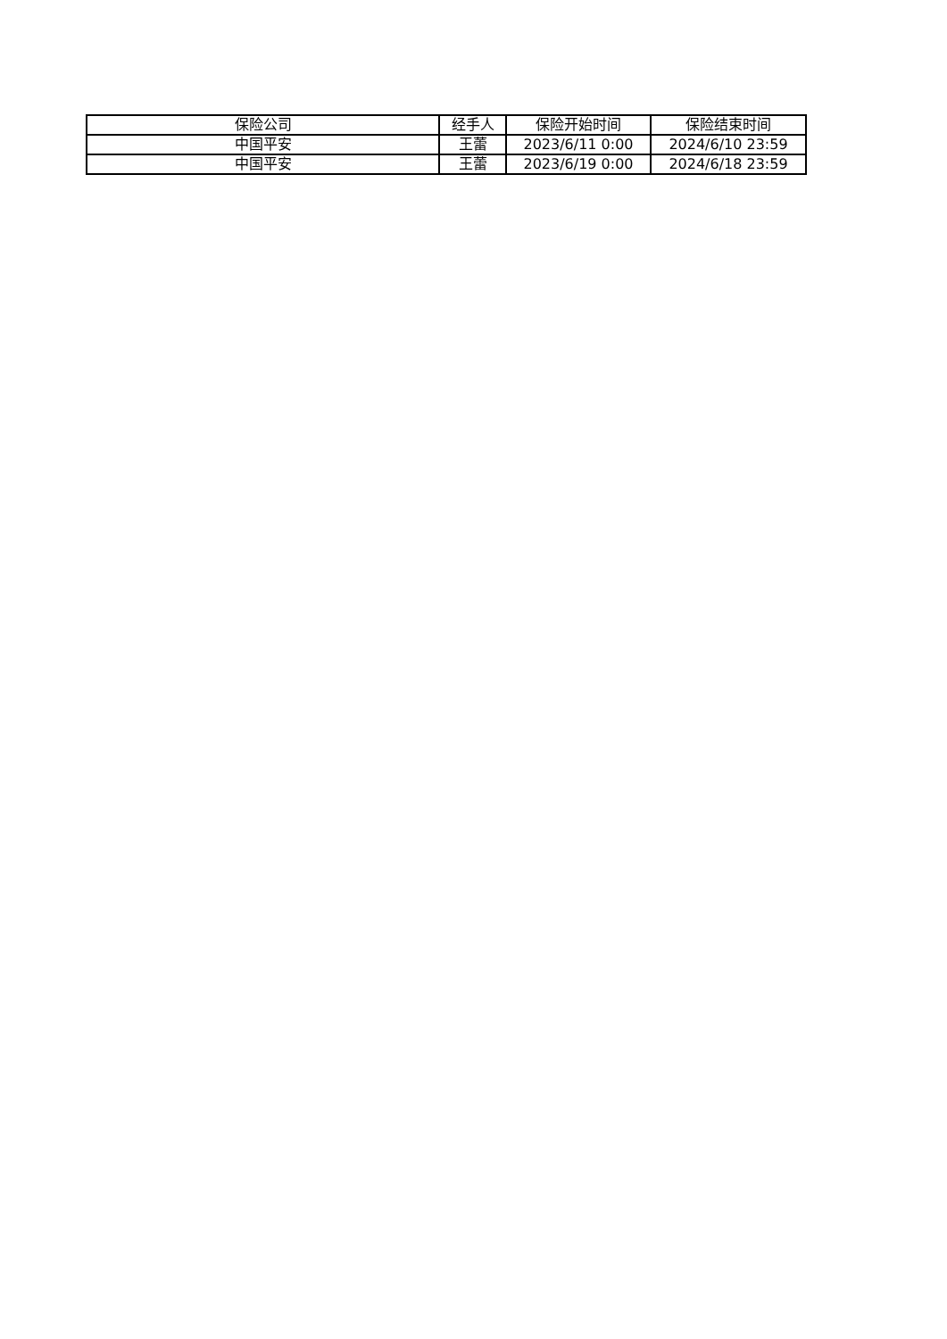| 保险公司 | 经手人 | 保险开始时间 | 保险结束时间 |
| --- | --- | --- | --- |
| 中国平安 | 王蕾 | 2023/6/11 0:00 | 2024/6/10 23:59 |
| 中国平安 | 王蕾 | 2023/6/19 0:00 | 2024/6/18 23:59 |